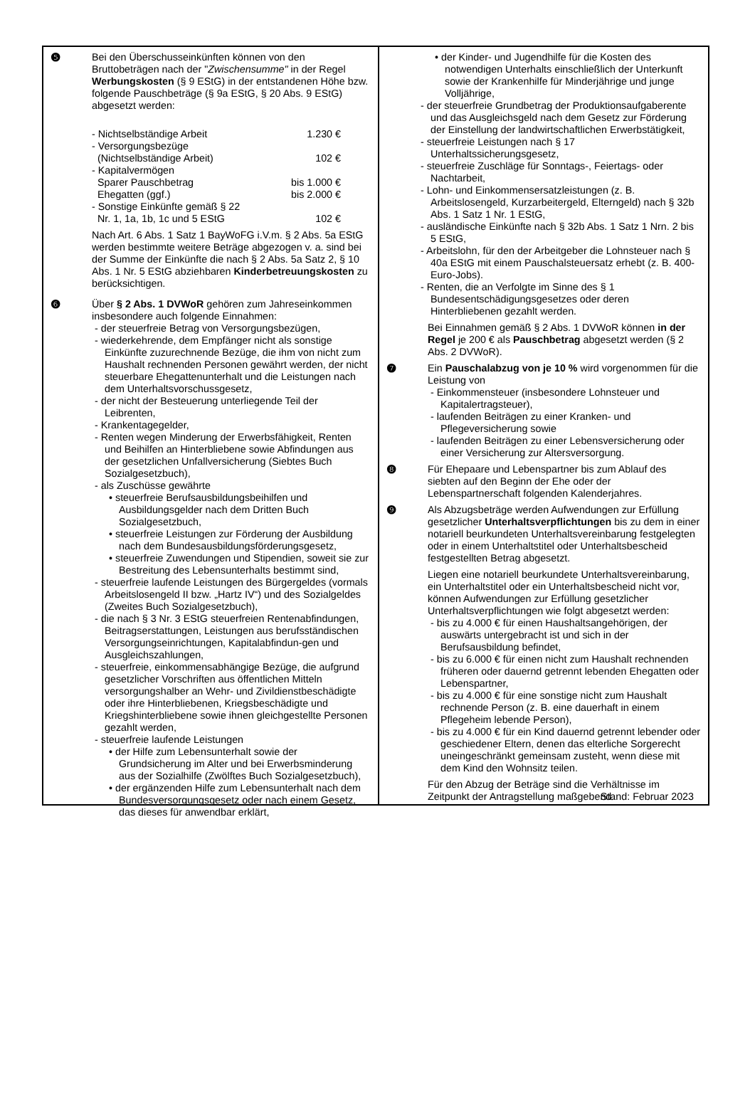❺ Bei den Überschusseinkünften können von den Bruttobeträgen nach der "Zwischensumme" in der Regel Werbungskosten (§ 9 EStG) in der entstandenen Höhe bzw. folgende Pauschbeträge (§ 9a EStG, § 20 Abs. 9 EStG) abgesetzt werden:
| - Nichtselbständige Arbeit | 1.230 € |
| - Versorgungsbezüge (Nichtselbständige Arbeit) | 102 € |
| - Kapitalvermögen Sparer Pauschbetrag | bis 1.000 € |
| Ehegatten (ggf.) | bis 2.000 € |
| - Sonstige Einkünfte gemäß § 22 Nr. 1, 1a, 1b, 1c und 5 EStG | 102 € |
Nach Art. 6 Abs. 1 Satz 1 BayWoFG i.V.m. § 2 Abs. 5a EStG werden bestimmte weitere Beträge abgezogen v. a. sind bei der Summe der Einkünfte die nach § 2 Abs. 5a Satz 2, § 10 Abs. 1 Nr. 5 EStG abziehbaren Kinderbetreuungskosten zu berücksichtigen.
❻ Über § 2 Abs. 1 DVWoR gehören zum Jahreseinkommen insbesondere auch folgende Einnahmen:
- der steuerfreie Betrag von Versorgungsbezügen,
- wiederkehrende, dem Empfänger nicht als sonstige Einkünfte zuzurechnende Bezüge, die ihm von nicht zum Haushalt rechnenden Personen gewährt werden, der nicht steuerbare Ehegattenunterhalt und die Leistungen nach dem Unterhaltsvorschussgesetz,
- der nicht der Besteuerung unterliegende Teil der Leibrenten,
- Krankentagegelder,
- Renten wegen Minderung der Erwerbsfähigkeit, Renten und Beihilfen an Hinterbliebene sowie Abfindungen aus der gesetzlichen Unfallversicherung (Siebtes Buch Sozialgesetzbuch),
- als Zuschüsse gewährte
• steuerfreie Berufsausbildungsbeihilfen und Ausbildungsgelder nach dem Dritten Buch Sozialgesetzbuch,
• steuerfreie Leistungen zur Förderung der Ausbildung nach dem Bundesausbildungsförderungsgesetz,
• steuerfreie Zuwendungen und Stipendien, soweit sie zur Bestreitung des Lebensunterhalts bestimmt sind,
- steuerfreie laufende Leistungen des Bürgergeldes (vormals Arbeitslosengeld II bzw. „Hartz IV“) und des Sozialgeldes (Zweites Buch Sozialgesetzbuch),
- die nach § 3 Nr. 3 EStG steuerfreien Rentenabfindungen, Beitragserstattungen, Leistungen aus berufsständischen Versorgungseinrichtungen, Kapitalabfindun-gen und Ausgleichszahlungen,
- steuerfreie, einkommensabhängige Bezüge, die aufgrund gesetzlicher Vorschriften aus öffentlichen Mitteln versorgungshalber an Wehr- und Zivildienstbeschädigte oder ihre Hinterbliebenen, Kriegsbeschädigte und Kriegshinterbliebene sowie ihnen gleichgestellte Personen gezahlt werden,
- steuerfreie laufende Leistungen
• der Hilfe zum Lebensunterhalt sowie der Grundsicherung im Alter und bei Erwerbsminderung aus der Sozialhilfe (Zwölftes Buch Sozialgesetzbuch),
• der ergänzenden Hilfe zum Lebensunterhalt nach dem Bundesversorgungsgesetz oder nach einem Gesetz, das dieses für anwendbar erklärt,
• der Kinder- und Jugendhilfe für die Kosten des notwendigen Unterhalts einschließlich der Unterkunft sowie der Krankenhilfe für Minderjährige und junge Volljährige,
- der steuerfreie Grundbetrag der Produktionsaufgaberente und das Ausgleichsgeld nach dem Gesetz zur Förderung der Einstellung der landwirtschaftlichen Erwerbstätigkeit,
- steuerfreie Leistungen nach § 17 Unterhaltssicherungsgesetz,
- steuerfreie Zuschläge für Sonntags-, Feiertags- oder Nachtarbeit,
- Lohn- und Einkommensersatzleistungen (z. B. Arbeitslosengeld, Kurzarbeitergeld, Elterngeld) nach § 32b Abs. 1 Satz 1 Nr. 1 EStG,
- ausländische Einkünfte nach § 32b Abs. 1 Satz 1 Nrn. 2 bis 5 EStG,
- Arbeitslohn, für den der Arbeitgeber die Lohnsteuer nach § 40a EStG mit einem Pauschalsteuersatz erhebt (z. B. 400-Euro-Jobs).
- Renten, die an Verfolgte im Sinne des § 1 Bundesentschädigungsgesetzes oder deren Hinterbliebenen gezahlt werden.
Bei Einnahmen gemäß § 2 Abs. 1 DVWoR können in der Regel je 200 € als Pauschbetrag abgesetzt werden (§ 2 Abs. 2 DVWoR).
❼ Ein Pauschalabzug von je 10 % wird vorgenommen für die Leistung von
- Einkommensteuer (insbesondere Lohnsteuer und Kapitalertragsteuer),
- laufenden Beiträgen zu einer Kranken- und Pflegeversicherung sowie
- laufenden Beiträgen zu einer Lebensversicherung oder einer Versicherung zur Altersversorgung.
❽ Für Ehepaare und Lebenspartner bis zum Ablauf des siebten auf den Beginn der Ehe oder der Lebenspartnerschaft folgenden Kalenderjahres.
❾ Als Abzugsbeträge werden Aufwendungen zur Erfüllung gesetzlicher Unterhaltsverpflichtungen bis zu dem in einer notariell beurkundeten Unterhaltsvereinbarung festgelegten oder in einem Unterhaltstitel oder Unterhaltsbescheid festgestellten Betrag abgesetzt.
Liegen eine notariell beurkundete Unterhaltsvereinbarung, ein Unterhaltstitel oder ein Unterhaltsbescheid nicht vor, können Aufwendungen zur Erfüllung gesetzlicher Unterhaltsverpflichtungen wie folgt abgesetzt werden:
- bis zu 4.000 € für einen Haushaltsangehörigen, der auswärts untergebracht ist und sich in der Berufsausbildung befindet,
- bis zu 6.000 € für einen nicht zum Haushalt rechnenden früheren oder dauernd getrennt lebenden Ehegatten oder Lebenspartner,
- bis zu 4.000 € für eine sonstige nicht zum Haushalt rechnende Person (z. B. eine dauerhaft in einem Pflegeheim lebende Person),
- bis zu 4.000 € für ein Kind dauernd getrennt lebender oder geschiedener Eltern, denen das elterliche Sorgerecht uneingeschränkt gemeinsam zusteht, wenn diese mit dem Kind den Wohnsitz teilen.
Für den Abzug der Beträge sind die Verhältnisse im Zeitpunkt der Antragstellung maßgebend.
Stand: Februar 2023